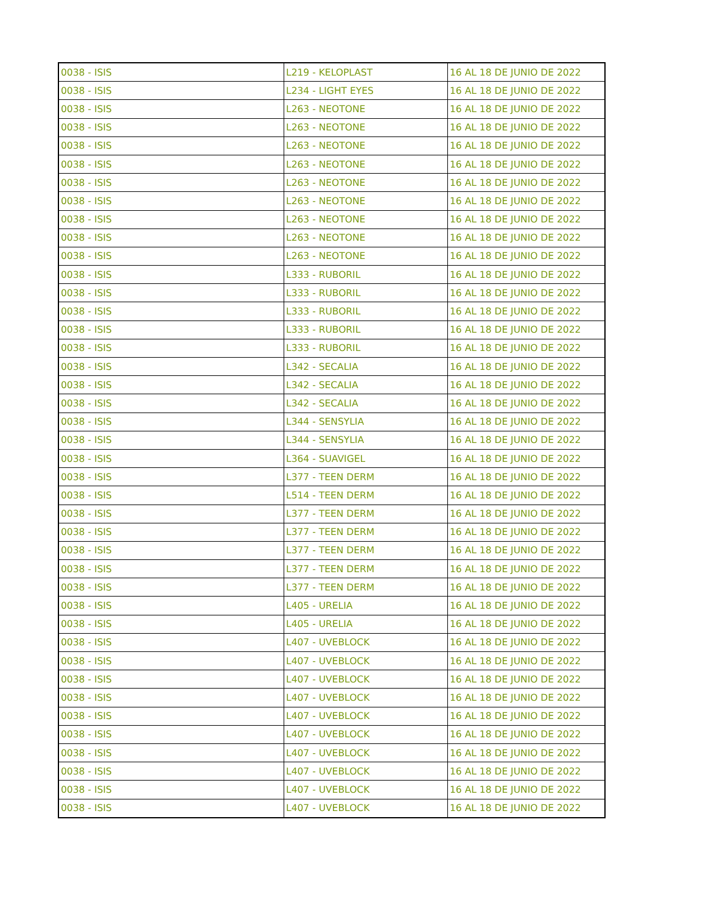| 0038 - ISIS | L219 - KELOPLAST | 16 AL 18 DE JUNIO DE 2022 |
| 0038 - ISIS | L234 - LIGHT EYES | 16 AL 18 DE JUNIO DE 2022 |
| 0038 - ISIS | L263 - NEOTONE | 16 AL 18 DE JUNIO DE 2022 |
| 0038 - ISIS | L263 - NEOTONE | 16 AL 18 DE JUNIO DE 2022 |
| 0038 - ISIS | L263 - NEOTONE | 16 AL 18 DE JUNIO DE 2022 |
| 0038 - ISIS | L263 - NEOTONE | 16 AL 18 DE JUNIO DE 2022 |
| 0038 - ISIS | L263 - NEOTONE | 16 AL 18 DE JUNIO DE 2022 |
| 0038 - ISIS | L263 - NEOTONE | 16 AL 18 DE JUNIO DE 2022 |
| 0038 - ISIS | L263 - NEOTONE | 16 AL 18 DE JUNIO DE 2022 |
| 0038 - ISIS | L263 - NEOTONE | 16 AL 18 DE JUNIO DE 2022 |
| 0038 - ISIS | L263 - NEOTONE | 16 AL 18 DE JUNIO DE 2022 |
| 0038 - ISIS | L333 - RUBORIL | 16 AL 18 DE JUNIO DE 2022 |
| 0038 - ISIS | L333 - RUBORIL | 16 AL 18 DE JUNIO DE 2022 |
| 0038 - ISIS | L333 - RUBORIL | 16 AL 18 DE JUNIO DE 2022 |
| 0038 - ISIS | L333 - RUBORIL | 16 AL 18 DE JUNIO DE 2022 |
| 0038 - ISIS | L333 - RUBORIL | 16 AL 18 DE JUNIO DE 2022 |
| 0038 - ISIS | L342 - SECALIA | 16 AL 18 DE JUNIO DE 2022 |
| 0038 - ISIS | L342 - SECALIA | 16 AL 18 DE JUNIO DE 2022 |
| 0038 - ISIS | L342 - SECALIA | 16 AL 18 DE JUNIO DE 2022 |
| 0038 - ISIS | L344 - SENSYLIA | 16 AL 18 DE JUNIO DE 2022 |
| 0038 - ISIS | L344 - SENSYLIA | 16 AL 18 DE JUNIO DE 2022 |
| 0038 - ISIS | L364 - SUAVIGEL | 16 AL 18 DE JUNIO DE 2022 |
| 0038 - ISIS | L377 - TEEN DERM | 16 AL 18 DE JUNIO DE 2022 |
| 0038 - ISIS | L514 - TEEN DERM | 16 AL 18 DE JUNIO DE 2022 |
| 0038 - ISIS | L377 - TEEN DERM | 16 AL 18 DE JUNIO DE 2022 |
| 0038 - ISIS | L377 - TEEN DERM | 16 AL 18 DE JUNIO DE 2022 |
| 0038 - ISIS | L377 - TEEN DERM | 16 AL 18 DE JUNIO DE 2022 |
| 0038 - ISIS | L377 - TEEN DERM | 16 AL 18 DE JUNIO DE 2022 |
| 0038 - ISIS | L377 - TEEN DERM | 16 AL 18 DE JUNIO DE 2022 |
| 0038 - ISIS | L405 - URELIA | 16 AL 18 DE JUNIO DE 2022 |
| 0038 - ISIS | L405 - URELIA | 16 AL 18 DE JUNIO DE 2022 |
| 0038 - ISIS | L407 - UVEBLOCK | 16 AL 18 DE JUNIO DE 2022 |
| 0038 - ISIS | L407 - UVEBLOCK | 16 AL 18 DE JUNIO DE 2022 |
| 0038 - ISIS | L407 - UVEBLOCK | 16 AL 18 DE JUNIO DE 2022 |
| 0038 - ISIS | L407 - UVEBLOCK | 16 AL 18 DE JUNIO DE 2022 |
| 0038 - ISIS | L407 - UVEBLOCK | 16 AL 18 DE JUNIO DE 2022 |
| 0038 - ISIS | L407 - UVEBLOCK | 16 AL 18 DE JUNIO DE 2022 |
| 0038 - ISIS | L407 - UVEBLOCK | 16 AL 18 DE JUNIO DE 2022 |
| 0038 - ISIS | L407 - UVEBLOCK | 16 AL 18 DE JUNIO DE 2022 |
| 0038 - ISIS | L407 - UVEBLOCK | 16 AL 18 DE JUNIO DE 2022 |
| 0038 - ISIS | L407 - UVEBLOCK | 16 AL 18 DE JUNIO DE 2022 |